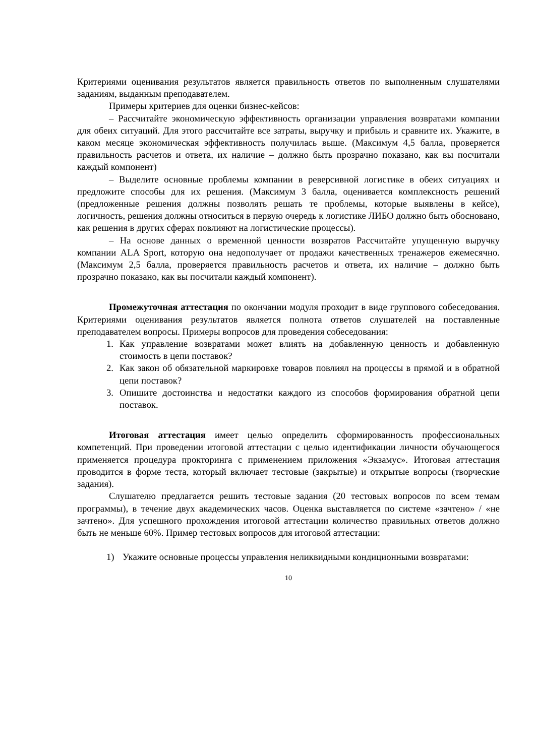Критериями оценивания результатов является правильность ответов по выполненным слушателями заданиям, выданным преподавателем.
Примеры критериев для оценки бизнес-кейсов:
– Рассчитайте экономическую эффективность организации управления возвратами компании для обеих ситуаций. Для этого рассчитайте все затраты, выручку и прибыль и сравните их. Укажите, в каком месяце экономическая эффективность получилась выше. (Максимум 4,5 балла, проверяется правильность расчетов и ответа, их наличие – должно быть прозрачно показано, как вы посчитали каждый компонент)
– Выделите основные проблемы компании в реверсивной логистике в обеих ситуациях и предложите способы для их решения. (Максимум 3 балла, оценивается комплексность решений (предложенные решения должны позволять решать те проблемы, которые выявлены в кейсе), логичность, решения должны относиться в первую очередь к логистике ЛИБО должно быть обосновано, как решения в других сферах повлияют на логистические процессы).
– На основе данных о временной ценности возвратов Рассчитайте упущенную выручку компании ALA Sport, которую она недополучает от продажи качественных тренажеров ежемесячно. (Максимум 2,5 балла, проверяется правильность расчетов и ответа, их наличие – должно быть прозрачно показано, как вы посчитали каждый компонент).
Промежуточная аттестация по окончании модуля проходит в виде группового собеседования. Критериями оценивания результатов является полнота ответов слушателей на поставленные преподавателем вопросы. Примеры вопросов для проведения собеседования:
1. Как управление возвратами может влиять на добавленную ценность и добавленную стоимость в цепи поставок?
2. Как закон об обязательной маркировке товаров повлиял на процессы в прямой и в обратной цепи поставок?
3. Опишите достоинства и недостатки каждого из способов формирования обратной цепи поставок.
Итоговая аттестация имеет целью определить сформированность профессиональных компетенций. При проведении итоговой аттестации с целью идентификации личности обучающегося применяется процедура прокторинга с применением приложения «Экзамус». Итоговая аттестация проводится в форме теста, который включает тестовые (закрытые) и открытые вопросы (творческие задания).
Слушателю предлагается решить тестовые задания (20 тестовых вопросов по всем темам программы), в течение двух академических часов. Оценка выставляется по системе «зачтено» / «не зачтено». Для успешного прохождения итоговой аттестации количество правильных ответов должно быть не меньше 60%. Пример тестовых вопросов для итоговой аттестации:
1) Укажите основные процессы управления неликвидными кондиционными возвратами:
10